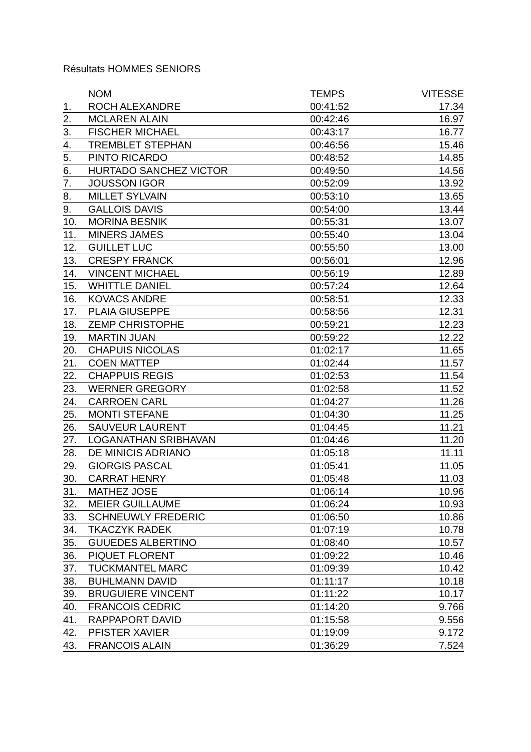Résultats HOMMES SENIORS
| | NOM | TEMPS | VITESSE |
| --- | --- | --- | --- |
| 1. | ROCH ALEXANDRE | 00:41:52 | 17.34 |
| 2. | MCLAREN ALAIN | 00:42:46 | 16.97 |
| 3. | FISCHER MICHAEL | 00:43:17 | 16.77 |
| 4. | TREMBLET STEPHAN | 00:46:56 | 15.46 |
| 5. | PINTO RICARDO | 00:48:52 | 14.85 |
| 6. | HURTADO SANCHEZ VICTOR | 00:49:50 | 14.56 |
| 7. | JOUSSON IGOR | 00:52:09 | 13.92 |
| 8. | MILLET SYLVAIN | 00:53:10 | 13.65 |
| 9. | GALLOIS DAVIS | 00:54:00 | 13.44 |
| 10. | MORINA BESNIK | 00:55:31 | 13.07 |
| 11. | MINERS JAMES | 00:55:40 | 13.04 |
| 12. | GUILLET LUC | 00:55:50 | 13.00 |
| 13. | CRESPY FRANCK | 00:56:01 | 12.96 |
| 14. | VINCENT MICHAEL | 00:56:19 | 12.89 |
| 15. | WHITTLE DANIEL | 00:57:24 | 12.64 |
| 16. | KOVACS ANDRE | 00:58:51 | 12.33 |
| 17. | PLAIA GIUSEPPE | 00:58:56 | 12.31 |
| 18. | ZEMP CHRISTOPHE | 00:59:21 | 12.23 |
| 19. | MARTIN JUAN | 00:59:22 | 12.22 |
| 20. | CHAPUIS NICOLAS | 01:02:17 | 11.65 |
| 21. | COEN MATTEP | 01:02:44 | 11.57 |
| 22. | CHAPPUIS REGIS | 01:02:53 | 11.54 |
| 23. | WERNER GREGORY | 01:02:58 | 11.52 |
| 24. | CARROEN CARL | 01:04:27 | 11.26 |
| 25. | MONTI STEFANE | 01:04:30 | 11.25 |
| 26. | SAUVEUR LAURENT | 01:04:45 | 11.21 |
| 27. | LOGANATHAN SRIBHAVAN | 01:04:46 | 11.20 |
| 28. | DE MINICIS ADRIANO | 01:05:18 | 11.11 |
| 29. | GIORGIS PASCAL | 01:05:41 | 11.05 |
| 30. | CARRAT HENRY | 01:05:48 | 11.03 |
| 31. | MATHEZ JOSE | 01:06:14 | 10.96 |
| 32. | MEIER GUILLAUME | 01:06:24 | 10.93 |
| 33. | SCHNEUWLY FREDERIC | 01:06:50 | 10.86 |
| 34. | TKACZYK RADEK | 01:07:19 | 10.78 |
| 35. | GUUEDES ALBERTINO | 01:08:40 | 10.57 |
| 36. | PIQUET FLORENT | 01:09:22 | 10.46 |
| 37. | TUCKMANTEL MARC | 01:09:39 | 10.42 |
| 38. | BUHLMANN DAVID | 01:11:17 | 10.18 |
| 39. | BRUGUIERE VINCENT | 01:11:22 | 10.17 |
| 40. | FRANCOIS CEDRIC | 01:14:20 | 9.766 |
| 41. | RAPPAPORT DAVID | 01:15:58 | 9.556 |
| 42. | PFISTER XAVIER | 01:19:09 | 9.172 |
| 43. | FRANCOIS ALAIN | 01:36:29 | 7.524 |